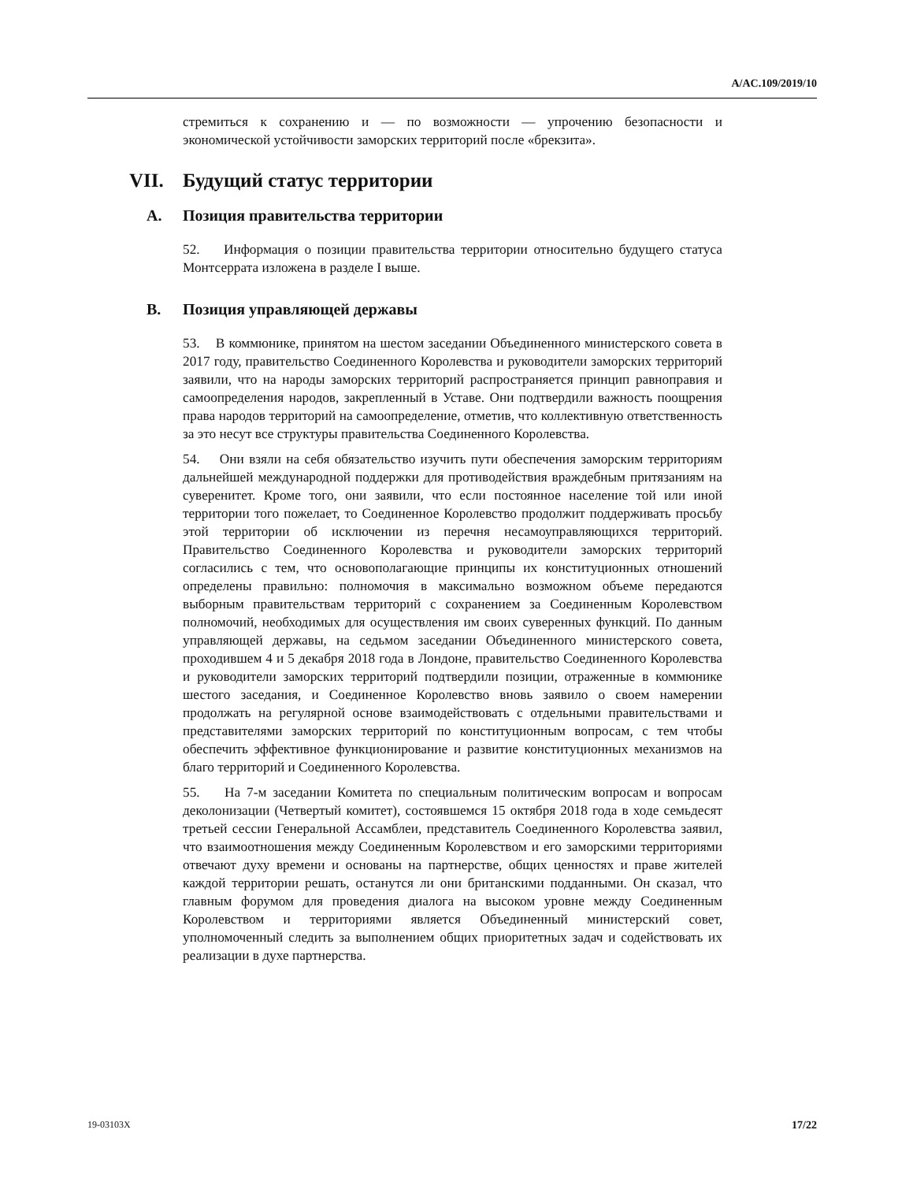A/AC.109/2019/10
стремиться к сохранению и — по возможности — упрочению безопасности и экономической устойчивости заморских территорий после «брекзита».
VII. Будущий статус территории
A. Позиция правительства территории
52. Информация о позиции правительства территории относительно будущего статуса Монтсеррата изложена в разделе I выше.
B. Позиция управляющей державы
53. В коммюнике, принятом на шестом заседании Объединенного министерского совета в 2017 году, правительство Соединенного Королевства и руководители заморских территорий заявили, что на народы заморских территорий распространяется принцип равноправия и самоопределения народов, закрепленный в Уставе. Они подтвердили важность поощрения права народов территорий на самоопределение, отметив, что коллективную ответственность за это несут все структуры правительства Соединенного Королевства.
54. Они взяли на себя обязательство изучить пути обеспечения заморским территориям дальнейшей международной поддержки для противодействия враждебным притязаниям на суверенитет. Кроме того, они заявили, что если постоянное население той или иной территории того пожелает, то Соединенное Королевство продолжит поддерживать просьбу этой территории об исключении из перечня несамоуправляющихся территорий. Правительство Соединенного Королевства и руководители заморских территорий согласились с тем, что основополагающие принципы их конституционных отношений определены правильно: полномочия в максимально возможном объеме передаются выборным правительствам территорий с сохранением за Соединенным Королевством полномочий, необходимых для осуществления им своих суверенных функций. По данным управляющей державы, на седьмом заседании Объединенного министерского совета, проходившем 4 и 5 декабря 2018 года в Лондоне, правительство Соединенного Королевства и руководители заморских территорий подтвердили позиции, отраженные в коммюнике шестого заседания, и Соединенное Королевство вновь заявило о своем намерении продолжать на регулярной основе взаимодействовать с отдельными правительствами и представителями заморских территорий по конституционным вопросам, с тем чтобы обеспечить эффективное функционирование и развитие конституционных механизмов на благо территорий и Соединенного Королевства.
55. На 7-м заседании Комитета по специальным политическим вопросам и вопросам деколонизации (Четвертый комитет), состоявшемся 15 октября 2018 года в ходе семьдесят третьей сессии Генеральной Ассамблеи, представитель Соединенного Королевства заявил, что взаимоотношения между Соединенным Королевством и его заморскими территориями отвечают духу времени и основаны на партнерстве, общих ценностях и праве жителей каждой территории решать, останутся ли они британскими подданными. Он сказал, что главным форумом для проведения диалога на высоком уровне между Соединенным Королевством и территориями является Объединенный министерский совет, уполномоченный следить за выполнением общих приоритетных задач и содействовать их реализации в духе партнерства.
19-03103X 17/22